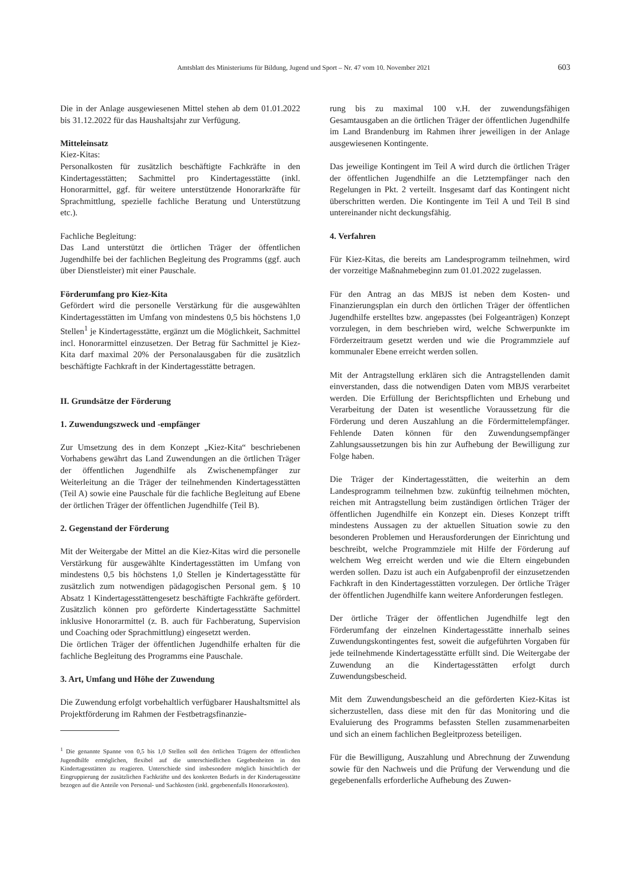Amtsblatt des Ministeriums für Bildung, Jugend und Sport – Nr. 47 vom 10. November 2021 603
Die in der Anlage ausgewiesenen Mittel stehen ab dem 01.01.2022 bis 31.12.2022 für das Haushaltsjahr zur Verfügung.
Mitteleinsatz
Kiez-Kitas:
Personalkosten für zusätzlich beschäftigte Fachkräfte in den Kindertagesstätten; Sachmittel pro Kindertagesstätte (inkl. Honorarmittel, ggf. für weitere unterstützende Honorarkräfte für Sprachmittlung, spezielle fachliche Beratung und Unterstützung etc.).
Fachliche Begleitung:
Das Land unterstützt die örtlichen Träger der öffentlichen Jugendhilfe bei der fachlichen Begleitung des Programms (ggf. auch über Dienstleister) mit einer Pauschale.
Förderumfang pro Kiez-Kita
Gefördert wird die personelle Verstärkung für die ausgewählten Kindertagesstätten im Umfang von mindestens 0,5 bis höchstens 1,0 Stellen<sup>1</sup> je Kindertagesstätte, ergänzt um die Möglichkeit, Sachmittel incl. Honorarmittel einzusetzen. Der Betrag für Sachmittel je Kiez-Kita darf maximal 20% der Personalausgaben für die zusätzlich beschäftigte Fachkraft in der Kindertagesstätte betragen.
II. Grundsätze der Förderung
1. Zuwendungszweck und -empfänger
Zur Umsetzung des in dem Konzept „Kiez-Kita“ beschriebenen Vorhabens gewährt das Land Zuwendungen an die örtlichen Träger der öffentlichen Jugendhilfe als Zwischenempfänger zur Weiterleitung an die Träger der teilnehmenden Kindertagesstätten (Teil A) sowie eine Pauschale für die fachliche Begleitung auf Ebene der örtlichen Träger der öffentlichen Jugendhilfe (Teil B).
2. Gegenstand der Förderung
Mit der Weitergabe der Mittel an die Kiez-Kitas wird die personelle Verstärkung für ausgewählte Kindertagesstätten im Umfang von mindestens 0,5 bis höchstens 1,0 Stellen je Kindertagesstätte für zusätzlich zum notwendigen pädagogischen Personal gem. § 10 Absatz 1 Kindertagesstättengesetz beschäftigte Fachkräfte gefördert. Zusätzlich können pro geförderte Kindertagesstätte Sachmittel inklusive Honorarmittel (z. B. auch für Fachberatung, Supervision und Coaching oder Sprachmittlung) eingesetzt werden.
Die örtlichen Träger der öffentlichen Jugendhilfe erhalten für die fachliche Begleitung des Programms eine Pauschale.
3. Art, Umfang und Höhe der Zuwendung
Die Zuwendung erfolgt vorbehaltlich verfügbarer Haushaltsmittel als Projektförderung im Rahmen der Festbetragsfinanzie-
<sup>1</sup> Die genannte Spanne von 0,5 bis 1,0 Stellen soll den örtlichen Trägern der öffentlichen Jugendhilfe ermöglichen, flexibel auf die unterschiedlichen Gegebenheiten in den Kindertagesstätten zu reagieren. Unterschiede sind insbesondere möglich hinsichtlich der Eingruppierung der zusätzlichen Fachkräfte und des konkreten Bedarfs in der Kindertagesstätte bezogen auf die Anteile von Personal- und Sachkosten (inkl. gegebenenfalls Honorarkosten).
rung bis zu maximal 100 v.H. der zuwendungsfähigen Gesamtausgaben an die örtlichen Träger der öffentlichen Jugendhilfe im Land Brandenburg im Rahmen ihrer jeweiligen in der Anlage ausgewiesenen Kontingente.
Das jeweilige Kontingent im Teil A wird durch die örtlichen Träger der öffentlichen Jugendhilfe an die Letztempfänger nach den Regelungen in Pkt. 2 verteilt. Insgesamt darf das Kontingent nicht überschritten werden. Die Kontingente im Teil A und Teil B sind untereinander nicht deckungsfähig.
4. Verfahren
Für Kiez-Kitas, die bereits am Landesprogramm teilnehmen, wird der vorzeitige Maßnahmebeginn zum 01.01.2022 zugelassen.
Für den Antrag an das MBJS ist neben dem Kosten- und Finanzierungsplan ein durch den örtlichen Träger der öffentlichen Jugendhilfe erstelltes bzw. angepasstes (bei Folgeanträgen) Konzept vorzulegen, in dem beschrieben wird, welche Schwerpunkte im Förderzeitraum gesetzt werden und wie die Programmziele auf kommunaler Ebene erreicht werden sollen.
Mit der Antragstellung erklären sich die Antragstellenden damit einverstanden, dass die notwendigen Daten vom MBJS verarbeitet werden. Die Erfüllung der Berichtspflichten und Erhebung und Verarbeitung der Daten ist wesentliche Voraussetzung für die Förderung und deren Auszahlung an die Fördermittelempfänger. Fehlende Daten können für den Zuwendungsempfänger Zahlungsaussetzungen bis hin zur Aufhebung der Bewilligung zur Folge haben.
Die Träger der Kindertagesstätten, die weiterhin an dem Landesprogramm teilnehmen bzw. zukünftig teilnehmen möchten, reichen mit Antragstellung beim zuständigen örtlichen Träger der öffentlichen Jugendhilfe ein Konzept ein. Dieses Konzept trifft mindestens Aussagen zu der aktuellen Situation sowie zu den besonderen Problemen und Herausforderungen der Einrichtung und beschreibt, welche Programmziele mit Hilfe der Förderung auf welchem Weg erreicht werden und wie die Eltern eingebunden werden sollen. Dazu ist auch ein Aufgabenprofil der einzusetzenden Fachkraft in den Kindertagesstätten vorzulegen. Der örtliche Träger der öffentlichen Jugendhilfe kann weitere Anforderungen festlegen.
Der örtliche Träger der öffentlichen Jugendhilfe legt den Förderumfang der einzelnen Kindertagesstätte innerhalb seines Zuwendungskontingentes fest, soweit die aufgeführten Vorgaben für jede teilnehmende Kindertagesstätte erfüllt sind. Die Weitergabe der Zuwendung an die Kindertagesstätten erfolgt durch Zuwendungsbescheid.
Mit dem Zuwendungsbescheid an die geförderten Kiez-Kitas ist sicherzustellen, dass diese mit den für das Monitoring und die Evaluierung des Programms befassten Stellen zusammenarbeiten und sich an einem fachlichen Begleitprozess beteiligen.
Für die Bewilligung, Auszahlung und Abrechnung der Zuwendung sowie für den Nachweis und die Prüfung der Verwendung und die gegebenenfalls erforderliche Aufhebung des Zuwen-